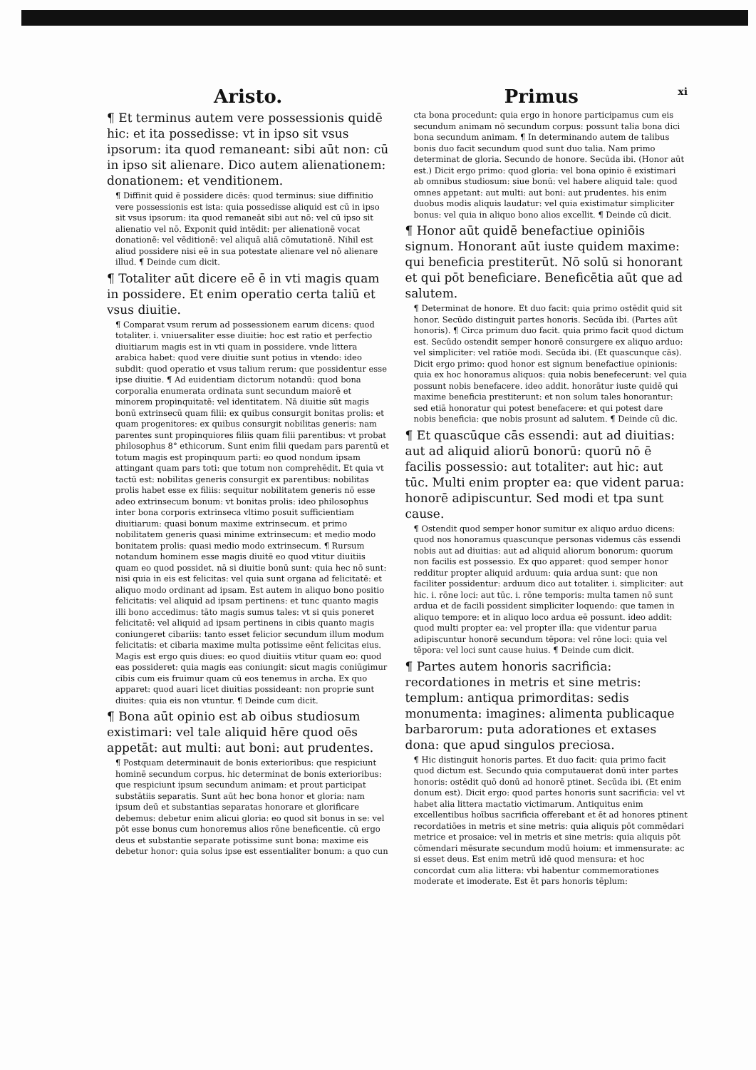Aristo.
¶ Et terminus autem vere possessionis quidē hic: et ita possedisse: vt in ipso sit vsus ipsorum: ita quod remaneant: sibi aūt non: cū in ipso sit alienare. Dico autem alienationem: donationem: et venditionem.
¶ Diffinit quid ē possidere dicēs: quod terminus: siue diffinitio vere possessionis est ista: quia possedisse aliquid est cū in ipso sit vsus ipsorum: ita quod remaneāt sibi aut nō: vel cū ipso sit alienatio vel nō. Exponit quid intēdit: per alienationē vocat donationē: vel vēditionē: vel aliquā aliā cōmutationē. Nihil est aliud possidere nisi eē in sua potestate alienare vel nō alienare illud. ¶ Deinde cum dicit.
¶ Totaliter aūt dicere eē ē in vti magis quam in possidere. Et enim operatio certa taliū et vsus diuitie.
¶ Comparat vsum rerum ad possessionem earum dicens: quod totaliter. i. vniuersaliter esse diuitie: hoc est ratio et perfectio diuitiarum magis est in vti quam in possidere. vnde littera arabica habet: quod vere diuitie sunt potius in vtendo: ideo subdit: quod operatio et vsus talium rerum: que possidentur esse ipse diuitie. ¶ Ad euidentiam dictorum notandū: quod bona corporalia enumerata ordinata sunt secundum maiorē et minorem propinquitatē: vel identitatem. Nā diuitie sūt magis bonū extrinsecū quam filii: ex quibus consurgit bonitas prolis: et quam progenitores: ex quibus consurgit nobilitas generis: nam parentes sunt propinquiores filiis quam filii parentibus: vt probat philosophus 8° ethicorum. Sunt enim filii quedam pars parentū et totum magis est propinquum parti: eo quod nondum ipsam attingant quam pars toti: que totum non comprehēdit. Et quia vt tactū est: nobilitas generis consurgit ex parentibus: nobilitas prolis habet esse ex filiis: sequitur nobilitatem generis nō esse adeo extrinsecum bonum: vt bonitas prolis: ideo philosophus inter bona corporis extrinseca vltimo posuit sufficientiam diuitiarum: quasi bonum maxime extrinsecum. et primo nobilitatem generis quasi minime extrinsecum: et medio modo bonitatem prolis: quasi medio modo extrinsecum. ¶ Rursum notandum hominem esse magis diuitē eo quod vtitur diuitiis quam eo quod possidet. nā si diuitie bonū sunt: quia hec nō sunt: nisi quia in eis est felicitas: vel quia sunt organa ad felicitatē: et aliquo modo ordinant ad ipsam. Est autem in aliquo bono positio felicitatis: vel aliquid ad ipsam pertinens: et tunc quanto magis illi bono accedimus: tāto magis sumus tales: vt si quis poneret felicitatē: vel aliquid ad ipsam pertinens in cibis quanto magis coniungeret cibariis: tanto esset felicior secundum illum modum felicitatis: et cibaria maxime multa potissime eēnt felicitas eius. Magis est ergo quis diues: eo quod diuitiis vtitur quam eo: quod eas possideret: quia magis eas coniungit: sicut magis coniūgimur cibis cum eis fruimur quam cū eos tenemus in archa. Ex quo apparet: quod auari licet diuitias possideant: non proprie sunt diuites: quia eis non vtuntur. ¶ Deinde cum dicit.
¶ Bona aūt opinio est ab oibus studiosum existimari: vel tale aliquid hēre quod oēs appetāt: aut multi: aut boni: aut prudentes.
¶ Postquam determinauit de bonis exterioribus: que respiciunt hominē secundum corpus. hic determinat de bonis exterioribus: que respiciunt ipsum secundum animam: et prout participat substātiis separatis. Sunt aūt hec bona honor et gloria: nam ipsum deū et substantias separatas honorare et glorificare debemus: debetur enim alicui gloria: eo quod sit bonus in se: vel pōt esse bonus cum honoremus alios rōne beneficentie. cū ergo deus et substantie separate potissime sunt bona: maxime eis debetur honor: quia solus ipse est essentialiter bonum: a quo cun
Primus xi
cta bona procedunt: quia ergo in honore participamus cum eis secundum animam nō secundum corpus: possunt talia bona dici bona secundum animam. ¶ In determinando autem de talibus bonis duo facit secundum quod sunt duo talia. Nam primo determinat de gloria. Secundo de honore. Secūda ibi. (Honor aūt est.) Dicit ergo primo: quod gloria: vel bona opinio ē existimari ab omnibus studiosum: siue bonū: vel habere aliquid tale: quod omnes appetant: aut multi: aut boni: aut prudentes. his enim duobus modis aliquis laudatur: vel quia existimatur simpliciter bonus: vel quia in aliquo bono alios excellit. ¶ Deinde cū dicit.
¶ Honor aūt quidē benefactiue opiniōis signum. Honorant aūt iuste quidem maxime: qui beneficia prestiterūt. Nō solū si honorant et qui pōt beneficiare. Beneficētia aūt que ad salutem.
¶ Determinat de honore. Et duo facit: quia primo ostēdit quid sit honor. Secūdo distinguit partes honoris. Secūda ibi. (Partes aūt honoris). ¶ Circa primum duo facit. quia primo facit quod dictum est. Secūdo ostendit semper honorē consurgere ex aliquo arduo: vel simpliciter: vel ratiōe modi. Secūda ibi. (Et quascunque cās). Dicit ergo primo: quod honor est signum benefactiue opinionis: quia ex hoc honoramus aliquos: quia nobis benefecerunt: vel quia possunt nobis benefacere. ideo addit. honorātur iuste quidē qui maxime beneficia prestiterunt: et non solum tales honorantur: sed etiā honoratur qui potest benefacere: et qui potest dare nobis beneficia: que nobis prosunt ad salutem. ¶ Deinde cū dic.
¶ Et quascūque cās essendi: aut ad diuitias: aut ad aliquid aliorū bonorū: quorū nō ē facilis possessio: aut totaliter: aut hic: aut tūc. Multi enim propter ea: que vident parua: honorē adipiscuntur. Sed modi et tpa sunt cause.
¶ Ostendit quod semper honor sumitur ex aliquo arduo dicens: quod nos honoramus quascunque personas videmus cās essendi nobis aut ad diuitias: aut ad aliquid aliorum bonorum: quorum non facilis est possessio. Ex quo apparet: quod semper honor redditur propter aliquid arduum: quia ardua sunt: que non faciliter possidentur: arduum dico aut totaliter. i. simpliciter: aut hic. i. rōne loci: aut tūc. i. rōne temporis: multa tamen nō sunt ardua et de facili possident simpliciter loquendo: que tamen in aliquo tempore: et in aliquo loco ardua eē possunt. ideo addit: quod multi propter ea: vel propter illa: que videntur parua adipiscuntur honorē secundum tēpora: vel rōne loci: quia vel tēpora: vel loci sunt cause huius. ¶ Deinde cum dicit.
¶ Partes autem honoris sacrificia: recordationes in metris et sine metris: templum: antiqua primorditas: sedis monumenta: imagines: alimenta publicaque barbarorum: puta adorationes et extases dona: que apud singulos preciosa.
¶ Hic distinguit honoris partes. Et duo facit: quia primo facit quod dictum est. Secundo quia computauerat donū inter partes honoris: ostēdit quō donū ad honorē ptinet. Secūda ibi. (Et enim donum est). Dicit ergo: quod partes honoris sunt sacrificia: vel vt habet alia littera mactatio victimarum. Antiquitus enim excellentibus hoībus sacrificia offerebant et ēt ad honores ptinent recordatiōes in metris et sine metris: quia aliquis pōt commēdari metrice et prosaice: vel in metris et sine metris: quia aliquis pōt cōmendari mēsurate secundum modū hoium: et immensurate: ac si esset deus. Est enim metrū idē quod mensura: et hoc concordat cum alia littera: vbi habentur commemorationes moderate et imoderate. Est ēt pars honoris tēplum: